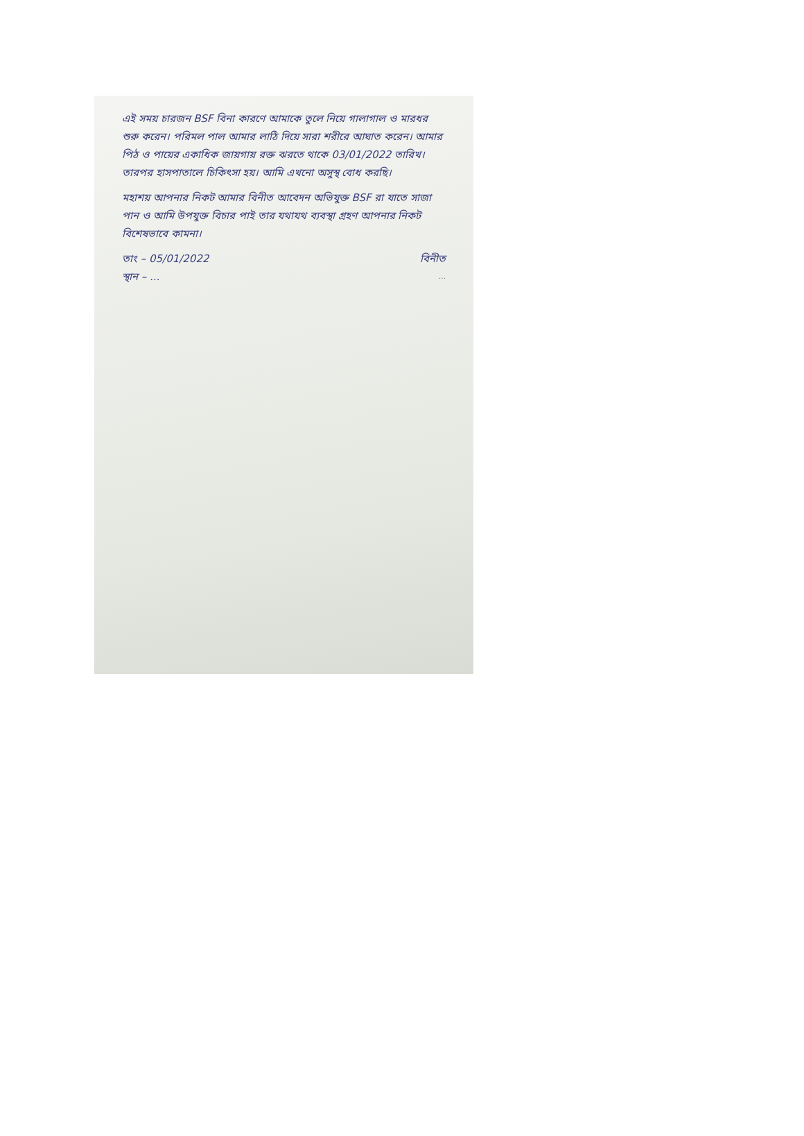এই সময় চারজন BSF বিনা কারণে আমাকে তুলে নিয়ে গালাগাল ও মারধর শুরু করেন। পরিমল পাল আমার লাঠি দিয়ে সারা শরীরে আঘাত করেন। আমার পিঠ ও পায়ের একাধিক জায়গায় রক্ত ঝরতে থাকে 03/01/2022 তারিখ। তারপর হাসপাতালে চিকিৎসা হয়। আমি এখনো অসুস্থ বোধ করছি।
মহাশয় আপনার নিকট আমার বিনীত আবেদন অভিযুক্ত BSF রা যাতে সাজা পান ও আমি উপযুক্ত বিচার পাই তার যথাযথ ব্যবস্থা গ্রহণ আপনার নিকট বিশেষভাবে কামনা।
তাং – 05/01/2022 বিনীত
স্থান – ......